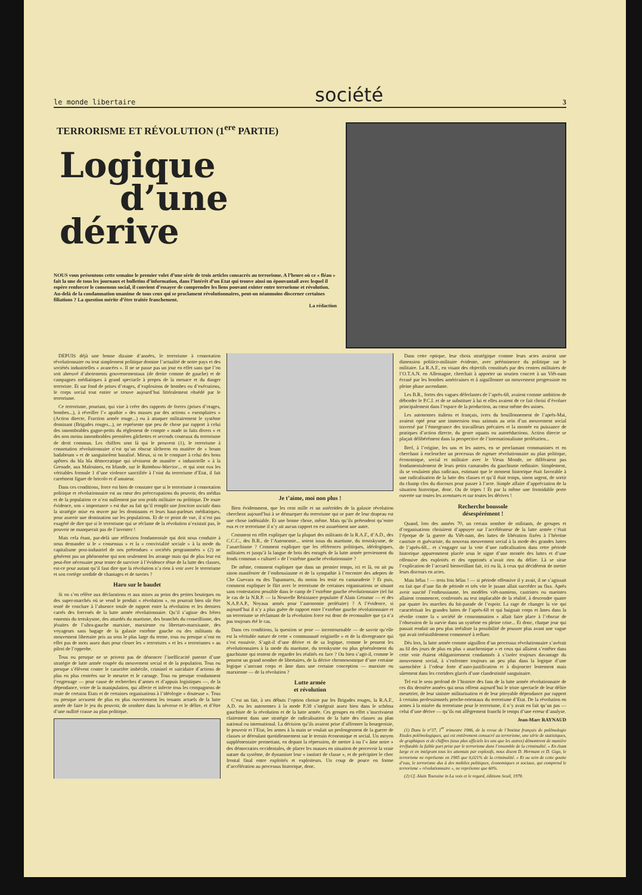le monde libertaire société 3
TERRORISME ET RÉVOLUTION (1<sup>ere</sup> PARTIE)
Logique
d’une dérive
NOUS vous présentons cette semaine le premier volet d’une série de trois articles consacrés au terrorisme. A l’heure où ce « fléau » fait la une de tous les journaux et bulletins d’information, dans l’intérêt d’un Etat qui trouve ainsi un épouvantail avec lequel il espère renforcer le consensus social, il convient d’essayer de comprendre les liens pouvant exister entre terrorisme et révolution. Au-delà de la condamnation unanime de tous ceux qui se proclament révolutionnaires, peut-on néanmoins discerner certaines filiations ? La question mérite d’être traitée franchement.
La rédaction
DEPUIS déjà une bonne dizaine d’années, le terrorisme à connotation révolutionnaire ou tout simplement politique domine l’actualité de notre pays et des sociétés industrielles « avancées ». Il ne se passe pas un jour en effet sans que l’on soit abreuvé d’aboiements gouvernementaux (de droite comme de gauche) et de campagnes médiatiques à grand spectacle à propos de la menace et du danger terroriste. Et sur fond de prises d’otages, d’explosions de bombes ou d’exécutions, le corps social tout entier se trouve aujourd’hui littéralement obsédé par le terrorisme.
Ce terrorisme, pourtant, qui vise à créer des rapports de forces (prises d’otages, bombes...), à réveiller l’« apathie » des masses par des actions « exemplaires » (Action directe, Fraction armée rouge...) ou à attaquer militairement le système dominant (Brigades rouges...), ne représente que peu de chose par rapport à celui des innombrables gagne-petits du réglement de compte « made in faits divers » et des non moins innombrables premières gâchettes et seconds couteaux du terrorisme de droit commun. Les chiffres sont là qui le prouvent (1), le terrorisme à connotation révolutionnaire n’est qu’un obscur tâcheron en matière de « boum badaboum » et de sanguinolent banalisé. Mieux, si on le compare à celui des bons apôtres du bla bla démocratique qui sévissent de manière « industrielle » à la Grenade, aux Malouines, en Irlande, sur le Raimbow-Warrior... et qui sont eux les véritables formule 1 d’une violence sanctifiée à l’oint du terrorisme d’Etat, il fait carrément figure de bricolo et d’amateur.
Dans ces conditions, force est bien de constater que si le terrorisme à connotation politique et révolutionnaire est au cœur des préoccupations du pouvoir, des médias et de la population ce n’est nullement par son poids militaire ou politique. De toute évidence, son « importance » est due au fait qu’il remplit une fonction sociale dans la stratégie mise en œuvre par les dominants et leurs haut-parleurs médiatiques, pour asseoir une domination sur les populations. Et de ce point de vue, il n’est pas exagéré de dire que si le terrorisme qui se réclame de la révolution n’existait pas, le pouvoir ne manquerait pas de l’inventer !
Mais cela étant, par-delà une réflexion fondamentale qui doit nous conduire à nous demander si le « consensus » et la « convivialité sociale » à la mode du capitalisme post-industriel de nos prétendues « sociétés programmées » (2) ne génèrent pas un phénomène qui non seulement les arrange mais qui de plus leur est peut-être nécessaire pour tenter de survivre à l’évidence têtue de la lutte des classes, est-ce pour autant qu’il faut dire que la révolution n’a rien à voir avec le terrorisme et son cortège sordide de chantages et de tueries ?
Haro sur le baudet
Si on s’en réfère aux déclarations et aux mises au point des petites boutiques ou des super-marchés où se vend le produit « révolution », on pourrait bien sûr être tenté de conclure à l’absence totale de rapport entre la révolution et les derniers carrés des forcenés de la lutte armée révolutionnaire. Qu’il s’agisse des frères ennemis du trotskysme, des attardés du maoïsme, des branchés du conseillisme, des jésuites de l’ultra-gauche marxiste, marxienne ou libertaro-marxisante, des voyageurs sans bagage de la galaxie extrême gauche ou des militants du mouvement libertaire pris au sens le plus large du terme, tous ou presque n’ont en effet pas de mots assez durs pour clouer les « terroristes » et les « terrorismes » au pilori de l’opprobe.
Tous ou presque ne se privent pas de dénoncer l’inefficacité patente d’une stratégie de lutte armée coupée du mouvement social et de la population. Tous ou presque s’élèvent contre le caractère imbécile, criminel et suicidaire d’actions de plus en plus centrées sur le meurtre et le carnage. Tous ou presque condamnent l’engrenage — pour cause de recherches d’armes et d’appuis logistiques —, de la dépendance, voire de la manipulation, qui affecte et infecte tous les compagnons de route de certains Etats et de certaines organisations à l’idéologie « douteuse ». Tous ou presque accusent de plus en plus ouvertement les tenants actuels de la lutte armée de faire le jeu du pouvoir, de sombrer dans la névrose et le délire, et d’être d’une nullité crasse au plan politique.
Je t’aime, moi non plus !
Bien évidemment, que les cent mille et un astéroïdes de la galaxie révolution cherchent aujourd’hui à se démarquer du terrorisme qui se pare de leur drapeau est une chose indéniable. Et une bonne chose, même. Mais qu’ils prétendent qu’entre eux et ce terrorisme il n’y ait aucun rapport en est assurément une autre.
Comment en effet expliquer que la plupart des militants de la R.A.F., d’A.D., des C.C.C., des B.R., de l’Autonomie... soient issus du maoïsme, du trostskysme, de l’anarchisme ? Comment expliquer que les références politiques, idéologiques, militaires et jusqu’à la langue de bois des enragés de la lutte armée proviennent du fonds commun « culturel » de l’extrême gauche révolutionnaire ?
De même, comment expliquer que dans un premier temps, ici et là, on ait pu sinon manifester de l’enthousiasme et de la sympathie à l’encontre des adeptes de Che Guevara ou des Tupamaros, du moins les tenir en camaraderie ? Et puis, comment expliquer le flirt avec le terrorisme de certaines organisations se situant sans contestation possible dans le camp de l’extrême gauche révolutionnaire (tel fut le cas de la N.R.P. — la Nouvelle Résistance populaire d’Alain Geismar — et des N.A.P.A.P., Noyaux armés pour l’autonomie prolétaire) ? A l’évidence, si aujourd’hui il n’y a plus guère de rapport entre l’extrême gauche révolutionnaire et un terrorisme se réclamant de la révolution force est donc de reconnaître que ça n’a pas toujours été le cas.
Dans ces conditions, la question se pose — incontournable — de savoir qu’elle est la véritable nature de cette « communauté originelle » et de la divergeance qui s’est ensuivie. S’agit-il d’une dérive et de sa logique, comme le pensent les révolutionnaires à la mode du maoïsme, du trotskysme ou plus généralement du gauchisme qui tentent de regarder les réalités en face ? Ou bien s’agit-il, comme le pensent un grand nombre de libertaires, de la dérive chromosomique d’une certaine logique s’ancrant corps et âme dans une certaine conception — marxiste ou marxienne — de la révolution ?
Lutte armée
et révolution
C’est un fait, à ses débuts l’option choisie par les Brigades rouges, la R.A.F., A.D. ou les autonomes à la mode P.38 s’intégrait assez bien dans le schéma gauchiste de la révolution et de la lutte armée. Ces groupes en effet s’inscrivaient clairement dans une stratégie de radicalisation de la lutte des classes au plan national ou international. La décision qu’ils avaient prise d’affronter la bourgeoisie, le pouvoir et l’Etat, les armes à la main se voulait un prolongement de la guerre de classes se déroulant quotidiennement sur le terrain économique et social. Un moyen supplémentaire permettant, en dopant la répression, de mettre à nu l’« âme noire » des démocraties occidentales, de placer les masses en situation de percevoir la vraie nature du système, de dynamiser leur « instinct de classe », et de précipiter le choc frontal final entre exploités et exploiteurs. Un coup de pouce en forme d’accélération au processus historique, donc.
Dans cette optique, leur choix stratégique comme leurs actes avaient une dimension politico-militaire évidente, avec prééminence du politique sur le militaire. La R.A.F., en visant des objectifs constitués par des centres militaires de l’O.T.A.N. en Allemagne, cherchait à apporter un soutien concret à un Viêt-nam écrasé par les bombes américaines et à aiguillonner un mouvement progressiste en pleine phase ascendante.
Les B.R., fortes des vagues déferlantes de l’après-68, avaient comme ambition de déborder le P.C.I. et de se substituer à lui et elles avaient de ce fait choisi d’évoluer principalement dans l’espace de la production, au cœur même des usines.
Les autonomes italiens et français, ivres du bouillonnement de l’après-Mai, avaient opté pour une immersion tous azimuts au sein d’un mouvement social traversé par l’émergeance des travailleurs précaires et la montée en puissance de pratiques d’action directe, du genre squatts ou autoréductions. Action directe se plaçait délibérément dans la perspective de l’internationalisme prolétarien...
Bref, à l’origine, les uns et les autres, en se proclamant communistes et en cherchant à enclencher un processus de rupture révolutionnaire au plan politique, économique, social et militaire avec le Vieux Monde, ne différaient pas fondamentalement de leurs petits camarades du gauchisme ordinaire. Simplement, ils se voulaient plus radicaux, estimant que le moment historique était favorable à une radicalisation de la lutte des classes et qu’il était temps, sinon urgent, de sortir du champ clos du discours pour passer à l’acte. Simple affaire d’appréciation de la situation historique, donc. Ou de tripes ! Et par la même une formidable porte ouverte sur toutes les aventures et sur toutes les dérives !
Recherche boussole
désespérément !
Quand, lors des années 70, un certain nombre de militants, de groupes et d’organisations choisirent d’appuyer sur l’accélérateur de la lutte armée c’était l’époque de la guerre du Viêt-nam, des luttes de libération fixées à l’héroïne castriste et guévariste, du nouveau mouvement social à la mode des grandes luttes de l’après-68... et s’engager sur la voie d’une radicalisation dans cette période historique apparemment placée sous le signe d’une montée des luttes et d’une offensive des exploités et des opprimés n’avait rien du délire. Là se situe l’explication de l’accueil bienveillant fait, ici ou là, à ceux qui décidèrent de mettre leurs discours en actes.
Mais hélas ! — trois fois hélas ! — si période offensive il y avait, il ne s’agissait en fait que d’une fin de période et très vite le jusant allait succéder au flux. Après avoir suscité l’enthousiasme, les modèles viêt-namiens, castristes ou maoïstes allaient commencer, confrontés au test implacable de la réalité, à descendre quatre par quatre les marches du hit-parade de l’espoir. La rage de changer la vie qui caractérisait les grandes luttes de l’après-68 et qui baignait corps et âmes dans la révolte contre la « société de consommation » allait faire place à l’obscur de l’obsession de la survie dans un système en pleine crise... Et donc, chaque jour qui passait rendait un peu plus irréaliste la possibilité de pousser plus avant une vague qui avait irrésistiblement commencé à refluer.
Dès lors, la lutte armée comme aiguillon d’un processus révolutionnaire s’avérait au fil des jours de plus en plus « anachronique » et ceux qui allaient s’entêter dans cette voie étaient obligatoirement condamnés à s’isoler toujours davantage du mouvement social, à s’enfermer toujours un peu plus dans la logique d’une surenchère à l’odeur forte d’auto-justification et à disjoncter lentement mais sûrement dans les corridors glacés d’une clandestinité sanguinaire.
Tel est le sens profond de l’histoire des fans de la lutte armée révolutionnaire de ces dix dernière années qui nous offrent aujourd’hui le triste spectacle de leur délire meurtrier, de leur sinistre militarisation et de leur pitoyable dépendance par rapport à certains professionnels proche-orientaux du terrorisme d’Etat. De la révolution en armes à la misère du terrorisme pour le terrorisme, il n’y avait en fait qu’un pas — celui d’une dérive — qu’ils ont allègrement franchi le temps d’une erreur d’analyse.
Jean-Marc RAYNAUD
(1) Dans le n°37, 1<sup>er</sup> trimestre 1986, de la revue de l’Institut français de polémologie Etudes polémologiques, qui est entièrement consacré au terrorisme, une série de statistiques, de graphiques et de chiffres (tous plus officiels les uns que les autres) démontrent de manière irréfutable la faible part prise par le terrorisme dans l’ensemble de la criminalité. « En étant large et en intégrant tous les attentats par explosifs, nous disent D. Hermant et D. Gigo, le terrorisme ne représente en 1985 que 0,021% de la criminalité. » Et au sein de cette goutte d’eau, le terrorisme dus à des mobiles politiques, économiques et sociaux, qui comprend le terrorisme « révolutionnaire », ne représente que 60%.
(2) Cf. Alain Touraine in La voix et le regard, éditions Seuil, 1978.